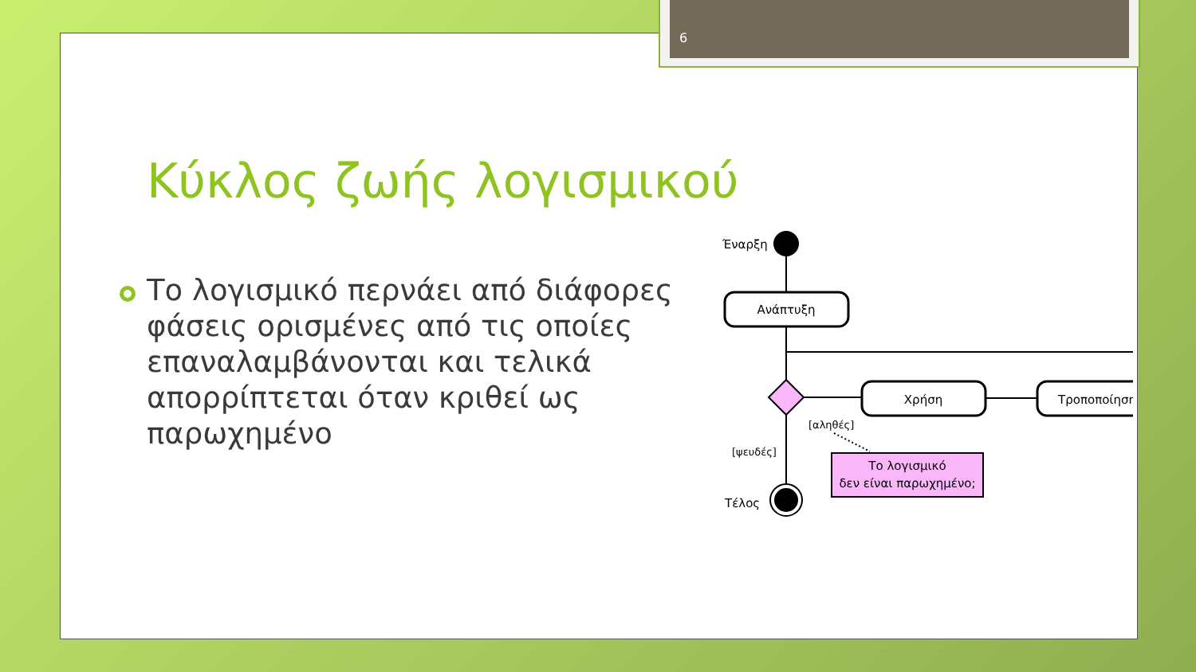6
Κύκλος ζωής λογισμικού
Το λογισμικό περνάει από διάφορες φάσεις ορισμένες από τις οποίες επαναλαμβάνονται και τελικά απορρίπτεται όταν κριθεί ως παρωχημένο
Έναρξη
Ανάπτυξη
Χρήση
Τροποποίηση
[αληθές]
[ψευδές]
Τέλος
Το λογισμικό
δεν είναι παρωχημένο;